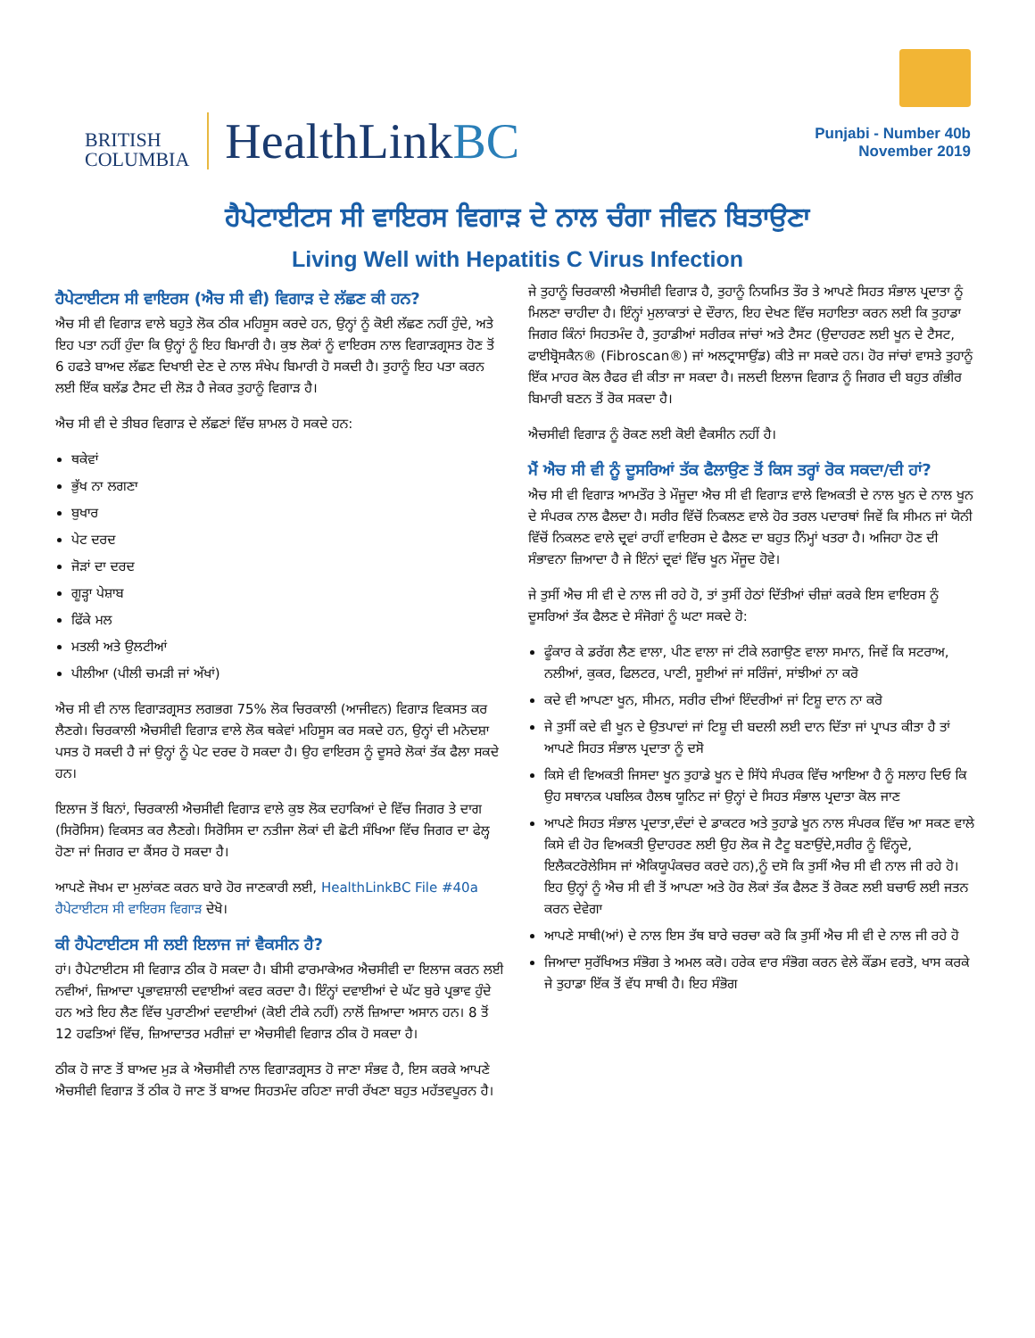BRITISH
COLUMBIA
HealthLinkBC
Punjabi - Number 40b
November 2019
ਹੈਪੇਟਾਈਟਸ ਸੀ ਵਾਇਰਸ ਵਿਗਾੜ ਦੇ ਨਾਲ ਚੰਗਾ ਜੀਵਨ ਬਿਤਾਉਣਾ
Living Well with Hepatitis C Virus Infection
ਹੈਪੇਟਾਈਟਸ ਸੀ ਵਾਇਰਸ (ਐਚ ਸੀ ਵੀ) ਵਿਗਾੜ ਦੇ ਲੱਛਣ ਕੀ ਹਨ?
ਐਚ ਸੀ ਵੀ ਵਿਗਾੜ ਵਾਲੇ ਬਹੁਤੇ ਲੋਕ ਠੀਕ ਮਹਿਸੂਸ ਕਰਦੇ ਹਨ, ਉਨ੍ਹਾਂ ਨੂੰ ਕੋਈ ਲੱਛਣ ਨਹੀਂ ਹੁੰਦੇ, ਅਤੇ ਇਹ ਪਤਾ ਨਹੀਂ ਹੁੰਦਾ ਕਿ ਉਨ੍ਹਾਂ ਨੂੰ ਇਹ ਬਿਮਾਰੀ ਹੈ। ਕੁਝ ਲੋਕਾਂ ਨੂੰ ਵਾਇਰਸ ਨਾਲ ਵਿਗਾੜਗ੍ਰਸਤ ਹੋਣ ਤੋਂ 6 ਹਫਤੇ ਬਾਅਦ ਲੱਛਣ ਦਿਖਾਈ ਦੇਣ ਦੇ ਨਾਲ ਸੰਖੇਪ ਬਿਮਾਰੀ ਹੋ ਸਕਦੀ ਹੈ। ਤੁਹਾਨੂੰ ਇਹ ਪਤਾ ਕਰਨ ਲਈ ਇੱਕ ਬਲੱਡ ਟੈਸਟ ਦੀ ਲੋੜ ਹੈ ਜੇਕਰ ਤੁਹਾਨੂੰ ਵਿਗਾੜ ਹੈ।
ਐਚ ਸੀ ਵੀ ਦੇ ਤੀਬਰ ਵਿਗਾੜ ਦੇ ਲੱਛਣਾਂ ਵਿੱਚ ਸ਼ਾਮਲ ਹੋ ਸਕਦੇ ਹਨ:
ਥਕੇਵਾਂ
ਭੁੱਖ ਨਾ ਲਗਣਾ
ਬੁਖਾਰ
ਪੇਟ ਦਰਦ
ਜੋੜਾਂ ਦਾ ਦਰਦ
ਗੂੜ੍ਹਾ ਪੇਸ਼ਾਬ
ਫਿੱਕੇ ਮਲ
ਮਤਲੀ ਅਤੇ ਉਲਟੀਆਂ
ਪੀਲੀਆ (ਪੀਲੀ ਚਮੜੀ ਜਾਂ ਅੱਖਾਂ)
ਐਚ ਸੀ ਵੀ ਨਾਲ ਵਿਗਾੜਗ੍ਰਸਤ ਲਗਭਗ 75% ਲੋਕ ਚਿਰਕਾਲੀ (ਆਜੀਵਨ) ਵਿਗਾੜ ਵਿਕਸਤ ਕਰ ਲੈਣਗੇ। ਚਿਰਕਾਲੀ ਐਚਸੀਵੀ ਵਿਗਾੜ ਵਾਲੇ ਲੋਕ ਥਕੇਵਾਂ ਮਹਿਸੂਸ ਕਰ ਸਕਦੇ ਹਨ, ਉਨ੍ਹਾਂ ਦੀ ਮਨੋਦਸ਼ਾ ਪਸਤ ਹੋ ਸਕਦੀ ਹੈ ਜਾਂ ਉਨ੍ਹਾਂ ਨੂੰ ਪੇਟ ਦਰਦ ਹੋ ਸਕਦਾ ਹੈ। ਉਹ ਵਾਇਰਸ ਨੂੰ ਦੂਸਰੇ ਲੋਕਾਂ ਤੱਕ ਫੈਲਾ ਸਕਦੇ ਹਨ।
ਇਲਾਜ ਤੋਂ ਬਿਨਾਂ, ਚਿਰਕਾਲੀ ਐਚਸੀਵੀ ਵਿਗਾੜ ਵਾਲੇ ਕੁਝ ਲੋਕ ਦਹਾਕਿਆਂ ਦੇ ਵਿੱਚ ਜਿਗਰ ਤੇ ਦਾਗ (ਸਿਰੋਸਿਸ) ਵਿਕਸਤ ਕਰ ਲੈਣਗੇ। ਸਿਰੋਸਿਸ ਦਾ ਨਤੀਜਾ ਲੋਕਾਂ ਦੀ ਛੋਟੀ ਸੰਖਿਆ ਵਿੱਚ ਜਿਗਰ ਦਾ ਫੇਲ੍ਹ ਹੋਣਾ ਜਾਂ ਜਿਗਰ ਦਾ ਕੈਂਸਰ ਹੋ ਸਕਦਾ ਹੈ।
ਆਪਣੇ ਜੋਖਮ ਦਾ ਮੁਲਾਂਕਣ ਕਰਨ ਬਾਰੇ ਹੋਰ ਜਾਣਕਾਰੀ ਲਈ, HealthLinkBC File #40a ਹੈਪੇਟਾਈਟਸ ਸੀ ਵਾਇਰਸ ਵਿਗਾੜ ਦੇਖੋ।
ਕੀ ਹੈਪੇਟਾਈਟਸ ਸੀ ਲਈ ਇਲਾਜ ਜਾਂ ਵੈਕਸੀਨ ਹੈ?
ਹਾਂ। ਹੈਪੇਟਾਈਟਸ ਸੀ ਵਿਗਾੜ ਠੀਕ ਹੋ ਸਕਦਾ ਹੈ। ਬੀਸੀ ਫਾਰਮਾਕੇਅਰ ਐਚਸੀਵੀ ਦਾ ਇਲਾਜ ਕਰਨ ਲਈ ਨਵੀਆਂ, ਜ਼ਿਆਦਾ ਪ੍ਰਭਾਵਸ਼ਾਲੀ ਦਵਾਈਆਂ ਕਵਰ ਕਰਦਾ ਹੈ। ਇੰਨ੍ਹਾਂ ਦਵਾਈਆਂ ਦੇ ਘੱਟ ਬੁਰੇ ਪ੍ਰਭਾਵ ਹੁੰਦੇ ਹਨ ਅਤੇ ਇਹ ਲੈਣ ਵਿੱਚ ਪੁਰਾਣੀਆਂ ਦਵਾਈਆਂ (ਕੋਈ ਟੀਕੇ ਨਹੀਂ) ਨਾਲੋਂ ਜ਼ਿਆਦਾ ਅਸਾਨ ਹਨ। 8 ਤੋਂ 12 ਹਫਤਿਆਂ ਵਿੱਚ, ਜ਼ਿਆਦਾਤਰ ਮਰੀਜ਼ਾਂ ਦਾ ਐਚਸੀਵੀ ਵਿਗਾੜ ਠੀਕ ਹੋ ਸਕਦਾ ਹੈ।
ਠੀਕ ਹੋ ਜਾਣ ਤੋਂ ਬਾਅਦ ਮੁੜ ਕੇ ਐਚਸੀਵੀ ਨਾਲ ਵਿਗਾੜਗ੍ਰਸਤ ਹੋ ਜਾਣਾ ਸੰਭਵ ਹੈ, ਇਸ ਕਰਕੇ ਆਪਣੇ ਐਚਸੀਵੀ ਵਿਗਾੜ ਤੋਂ ਠੀਕ ਹੋ ਜਾਣ ਤੋਂ ਬਾਅਦ ਸਿਹਤਮੰਦ ਰਹਿਣਾ ਜਾਰੀ ਰੱਖਣਾ ਬਹੁਤ ਮਹੱਤਵਪੂਰਨ ਹੈ।
ਜੇ ਤੁਹਾਨੂੰ ਚਿਰਕਾਲੀ ਐਚਸੀਵੀ ਵਿਗਾੜ ਹੈ, ਤੁਹਾਨੂੰ ਨਿਯਮਿਤ ਤੌਰ ਤੇ ਆਪਣੇ ਸਿਹਤ ਸੰਭਾਲ ਪ੍ਰਦਾਤਾ ਨੂੰ ਮਿਲਣਾ ਚਾਹੀਦਾ ਹੈ। ਇੰਨ੍ਹਾਂ ਮੁਲਾਕਾਤਾਂ ਦੇ ਦੌਰਾਨ, ਇਹ ਦੇਖਣ ਵਿੱਚ ਸਹਾਇਤਾ ਕਰਨ ਲਈ ਕਿ ਤੁਹਾਡਾ ਜਿਗਰ ਕਿੰਨਾਂ ਸਿਹਤਮੰਦ ਹੈ, ਤੁਹਾਡੀਆਂ ਸਰੀਰਕ ਜਾਂਚਾਂ ਅਤੇ ਟੈਸਟ (ਉਦਾਹਰਣ ਲਈ ਖੂਨ ਦੇ ਟੈਸਟ, ਫਾਈਬ੍ਰੋਸਕੈਨ® (Fibroscan®) ਜਾਂ ਅਲਟ੍ਰਾਸਾਉਂਡ) ਕੀਤੇ ਜਾ ਸਕਦੇ ਹਨ। ਹੋਰ ਜਾਂਚਾਂ ਵਾਸਤੇ ਤੁਹਾਨੂੰ ਇੱਕ ਮਾਹਰ ਕੋਲ ਰੈਫਰ ਵੀ ਕੀਤਾ ਜਾ ਸਕਦਾ ਹੈ। ਜਲਦੀ ਇਲਾਜ ਵਿਗਾੜ ਨੂੰ ਜਿਗਰ ਦੀ ਬਹੁਤ ਗੰਭੀਰ ਬਿਮਾਰੀ ਬਣਨ ਤੋਂ ਰੋਕ ਸਕਦਾ ਹੈ।
ਐਚਸੀਵੀ ਵਿਗਾੜ ਨੂੰ ਰੋਕਣ ਲਈ ਕੋਈ ਵੈਕਸੀਨ ਨਹੀਂ ਹੈ।
ਮੈਂ ਐਚ ਸੀ ਵੀ ਨੂੰ ਦੂਸਰਿਆਂ ਤੱਕ ਫੈਲਾਉਣ ਤੋਂ ਕਿਸ ਤਰ੍ਹਾਂ ਰੋਕ ਸਕਦਾ/ਦੀ ਹਾਂ?
ਐਚ ਸੀ ਵੀ ਵਿਗਾੜ ਆਮਤੌਰ ਤੇ ਮੌਜੂਦਾ ਐਚ ਸੀ ਵੀ ਵਿਗਾੜ ਵਾਲੇ ਵਿਅਕਤੀ ਦੇ ਨਾਲ ਖੂਨ ਦੇ ਨਾਲ ਖੂਨ ਦੇ ਸੰਪਰਕ ਨਾਲ ਫੈਲਦਾ ਹੈ। ਸਰੀਰ ਵਿੱਚੋਂ ਨਿਕਲਣ ਵਾਲੇ ਹੋਰ ਤਰਲ ਪਦਾਰਥਾਂ ਜਿਵੇਂ ਕਿ ਸੀਮਨ ਜਾਂ ਯੋਨੀ ਵਿੱਚੋਂ ਨਿਕਲਣ ਵਾਲੇ ਦ੍ਰਵਾਂ ਰਾਹੀਂ ਵਾਇਰਸ ਦੇ ਫੈਲਣ ਦਾ ਬਹੁਤ ਨਿੰਮ੍ਹਾਂ ਖਤਰਾ ਹੈ। ਅਜਿਹਾ ਹੋਣ ਦੀ ਸੰਭਾਵਨਾ ਜ਼ਿਆਦਾ ਹੈ ਜੇ ਇੰਨਾਂ ਦ੍ਰਵਾਂ ਵਿੱਚ ਖੂਨ ਮੌਜੂਦ ਹੋਵੇ।
ਜੇ ਤੁਸੀਂ ਐਚ ਸੀ ਵੀ ਦੇ ਨਾਲ ਜੀ ਰਹੇ ਹੋ, ਤਾਂ ਤੁਸੀਂ ਹੇਠਾਂ ਦਿੱਤੀਆਂ ਚੀਜ਼ਾਂ ਕਰਕੇ ਇਸ ਵਾਇਰਸ ਨੂੰ ਦੂਸਰਿਆਂ ਤੱਕ ਫੈਲਣ ਦੇ ਸੰਜੋਗਾਂ ਨੂੰ ਘਟਾ ਸਕਦੇ ਹੋ:
ਫੂੰਕਾਰ ਕੇ ਡਰੱਗ ਲੈਣ ਵਾਲਾ, ਪੀਣ ਵਾਲਾ ਜਾਂ ਟੀਕੇ ਲਗਾਉਣ ਵਾਲਾ ਸਮਾਨ, ਜਿਵੇਂ ਕਿ ਸਟਰਾਅ, ਨਲੀਆਂ, ਕੁਕਰ, ਫਿਲਟਰ, ਪਾਣੀ, ਸੂਈਆਂ ਜਾਂ ਸਰਿੰਜਾਂ, ਸਾਂਝੀਆਂ ਨਾ ਕਰੋ
ਕਦੇ ਵੀ ਆਪਣਾ ਖੂਨ, ਸੀਮਨ, ਸਰੀਰ ਦੀਆਂ ਇੰਦਰੀਆਂ ਜਾਂ ਟਿਸ਼ੂ ਦਾਨ ਨਾ ਕਰੋ
ਜੇ ਤੁਸੀਂ ਕਦੇ ਵੀ ਖੂਨ ਦੇ ਉਤਪਾਦਾਂ ਜਾਂ ਟਿਸ਼ੂ ਦੀ ਬਦਲੀ ਲਈ ਦਾਨ ਦਿੱਤਾ ਜਾਂ ਪ੍ਰਾਪਤ ਕੀਤਾ ਹੈ ਤਾਂ ਆਪਣੇ ਸਿਹਤ ਸੰਭਾਲ ਪ੍ਰਦਾਤਾ ਨੂੰ ਦਸੋ
ਕਿਸੇ ਵੀ ਵਿਅਕਤੀ ਜਿਸਦਾ ਖੂਨ ਤੁਹਾਡੇ ਖੂਨ ਦੇ ਸਿੱਧੇ ਸੰਪਰਕ ਵਿੱਚ ਆਇਆ ਹੈ ਨੂੰ ਸਲਾਹ ਦਿਓ ਕਿ ਉਹ ਸਥਾਨਕ ਪਬਲਿਕ ਹੈਲਥ ਯੂਨਿਟ ਜਾਂ ਉਨ੍ਹਾਂ ਦੇ ਸਿਹਤ ਸੰਭਾਲ ਪ੍ਰਦਾਤਾ ਕੋਲ ਜਾਣ
ਆਪਣੇ ਸਿਹਤ ਸੰਭਾਲ ਪ੍ਰਦਾਤਾ,ਦੰਦਾਂ ਦੇ ਡਾਕਟਰ ਅਤੇ ਤੁਹਾਡੇ ਖੂਨ ਨਾਲ ਸੰਪਰਕ ਵਿੱਚ ਆ ਸਕਣ ਵਾਲੇ ਕਿਸੇ ਵੀ ਹੋਰ ਵਿਅਕਤੀ ਉਦਾਹਰਣ ਲਈ ਉਹ ਲੋਕ ਜੋ ਟੈਟੂ ਬਣਾਉਂਦੇ,ਸਰੀਰ ਨੂੰ ਵਿੰਨ੍ਹਦੇ, ਇਲੈਕਟਰੋਲੇਸਿਸ ਜਾਂ ਐਕਿਯੂਪੰਕਚਰ ਕਰਦੇ ਹਨ),ਨੂੰ ਦਸੋ ਕਿ ਤੁਸੀਂ ਐਚ ਸੀ ਵੀ ਨਾਲ ਜੀ ਰਹੇ ਹੋ। ਇਹ ਉਨ੍ਹਾਂ ਨੂੰ ਐਚ ਸੀ ਵੀ ਤੋਂ ਆਪਣਾ ਅਤੇ ਹੋਰ ਲੋਕਾਂ ਤੱਕ ਫੈਲਣ ਤੋਂ ਰੋਕਣ ਲਈ ਬਚਾਓ ਲਈ ਜਤਨ ਕਰਨ ਦੇਵੇਗਾ
ਆਪਣੇ ਸਾਥੀ(ਆਂ) ਦੇ ਨਾਲ ਇਸ ਤੱਥ ਬਾਰੇ ਚਰਚਾ ਕਰੋ ਕਿ ਤੁਸੀਂ ਐਚ ਸੀ ਵੀ ਦੇ ਨਾਲ ਜੀ ਰਹੇ ਹੋ
ਜਿਆਦਾ ਸੁਰੱਖਿਅਤ ਸੰਭੋਗ ਤੇ ਅਮਲ ਕਰੋ। ਹਰੇਕ ਵਾਰ ਸੰਭੋਗ ਕਰਨ ਵੇਲੇ ਕੌਂਡਮ ਵਰਤੋ, ਖਾਸ ਕਰਕੇ ਜੇ ਤੁਹਾਡਾ ਇੱਕ ਤੋਂ ਵੱਧ ਸਾਥੀ ਹੈ। ਇਹ ਸੰਭੋਗ